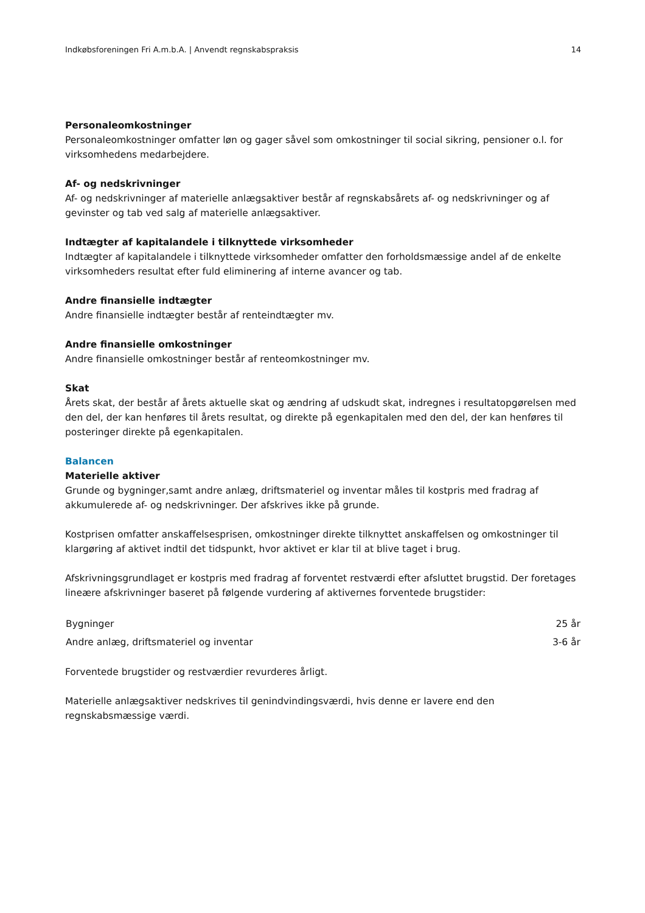Indkøbsforeningen Fri A.m.b.A. | Anvendt regnskabspraksis 14
Personaleomkostninger
Personaleomkostninger omfatter løn og gager såvel som omkostninger til social sikring, pensioner o.l. for virksomhedens medarbejdere.
Af- og nedskrivninger
Af- og nedskrivninger af materielle anlægsaktiver består af regnskabsårets af- og nedskrivninger og af gevinster og tab ved salg af materielle anlægsaktiver.
Indtægter af kapitalandele i tilknyttede virksomheder
Indtægter af kapitalandele i tilknyttede virksomheder omfatter den forholdsmæssige andel af de enkelte virksomheders resultat efter fuld eliminering af interne avancer og tab.
Andre finansielle indtægter
Andre finansielle indtægter består af renteindtægter mv.
Andre finansielle omkostninger
Andre finansielle omkostninger består af renteomkostninger mv.
Skat
Årets skat, der består af årets aktuelle skat og ændring af udskudt skat, indregnes i resultatopgørelsen med den del, der kan henføres til årets resultat, og direkte på egenkapitalen med den del, der kan henføres til posteringer direkte på egenkapitalen.
Balancen
Materielle aktiver
Grunde og bygninger,samt andre anlæg, driftsmateriel og inventar måles til kostpris med fradrag af akkumulerede af- og nedskrivninger. Der afskrives ikke på grunde.
Kostprisen omfatter anskaffelsesprisen, omkostninger direkte tilknyttet anskaffelsen og omkostninger til klargøring af aktivet indtil det tidspunkt, hvor aktivet er klar til at blive taget i brug.
Afskrivningsgrundlaget er kostpris med fradrag af forventet restværdi efter afsluttet brugstid. Der foretages lineære afskrivninger baseret på følgende vurdering af aktivernes forventede brugstider:
| Bygninger | 25 år |
| Andre anlæg, driftsmateriel og inventar | 3-6 år |
Forventede brugstider og restværdier revurderes årligt.
Materielle anlægsaktiver nedskrives til genindvindingsværdi, hvis denne er lavere end den regnskabsmæssige værdi.